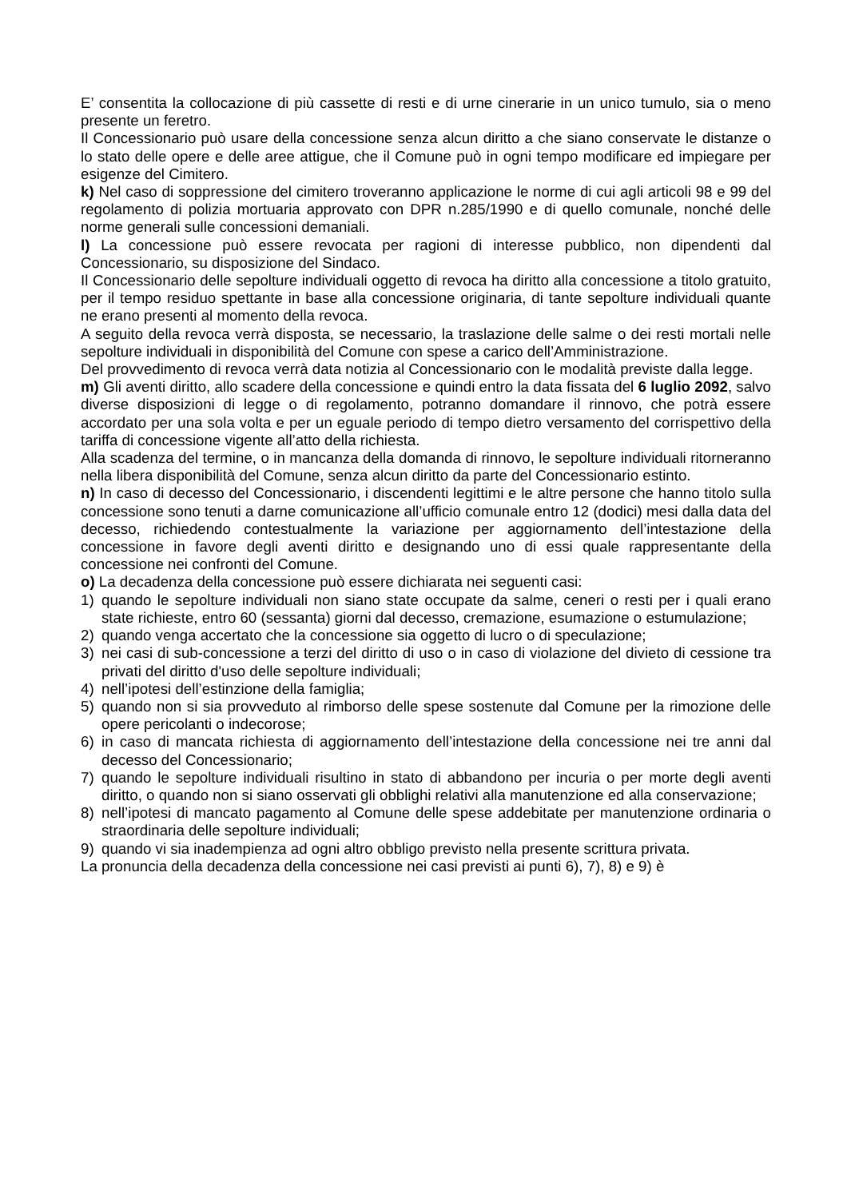E’ consentita la collocazione di più cassette di resti e di urne cinerarie in un unico tumulo, sia o meno presente un feretro.
Il Concessionario può usare della concessione senza alcun diritto a che siano conservate le distanze o lo stato delle opere e delle aree attigue, che il Comune può in ogni tempo modificare ed impiegare per esigenze del Cimitero.
k) Nel caso di soppressione del cimitero troveranno applicazione le norme di cui agli articoli 98 e 99 del regolamento di polizia mortuaria approvato con DPR n.285/1990 e di quello comunale, nonché delle norme generali sulle concessioni demaniali.
l) La concessione può essere revocata per ragioni di interesse pubblico, non dipendenti dal Concessionario, su disposizione del Sindaco.
Il Concessionario delle sepolture individuali oggetto di revoca ha diritto alla concessione a titolo gratuito, per il tempo residuo spettante in base alla concessione originaria, di tante sepolture individuali quante ne erano presenti al momento della revoca.
A seguito della revoca verrà disposta, se necessario, la traslazione delle salme o dei resti mortali nelle sepolture individuali in disponibilità del Comune con spese a carico dell’Amministrazione.
Del provvedimento di revoca verrà data notizia al Concessionario con le modalità previste dalla legge.
m) Gli aventi diritto, allo scadere della concessione e quindi entro la data fissata del 6 luglio 2092, salvo diverse disposizioni di legge o di regolamento, potranno domandare il rinnovo, che potrà essere accordato per una sola volta e per un eguale periodo di tempo dietro versamento del corrispettivo della tariffa di concessione vigente all’atto della richiesta.
Alla scadenza del termine, o in mancanza della domanda di rinnovo, le sepolture individuali ritorneranno nella libera disponibilità del Comune, senza alcun diritto da parte del Concessionario estinto.
n) In caso di decesso del Concessionario, i discendenti legittimi e le altre persone che hanno titolo sulla concessione sono tenuti a darne comunicazione all’ufficio comunale entro 12 (dodici) mesi dalla data del decesso, richiedendo contestualmente la variazione per aggiornamento dell’intestazione della concessione in favore degli aventi diritto e designando uno di essi quale rappresentante della concessione nei confronti del Comune.
o) La decadenza della concessione può essere dichiarata nei seguenti casi:
1) quando le sepolture individuali non siano state occupate da salme, ceneri o resti per i quali erano state richieste, entro 60 (sessanta) giorni dal decesso, cremazione, esumazione o estumulazione;
2) quando venga accertato che la concessione sia oggetto di lucro o di speculazione;
3) nei casi di sub-concessione a terzi del diritto di uso o in caso di violazione del divieto di cessione tra privati del diritto d'uso delle sepolture individuali;
4) nell’ipotesi dell’estinzione della famiglia;
5) quando non si sia provveduto al rimborso delle spese sostenute dal Comune per la rimozione delle opere pericolanti o indecorose;
6) in caso di mancata richiesta di aggiornamento dell’intestazione della concessione nei tre anni dal decesso del Concessionario;
7) quando le sepolture individuali risultino in stato di abbandono per incuria o per morte degli aventi diritto, o quando non si siano osservati gli obblighi relativi alla manutenzione ed alla conservazione;
8) nell’ipotesi di mancato pagamento al Comune delle spese addebitate per manutenzione ordinaria o straordinaria delle sepolture individuali;
9) quando vi sia inadempienza ad ogni altro obbligo previsto nella presente scrittura privata.
La pronuncia della decadenza della concessione nei casi previsti ai punti 6), 7), 8) e 9) è